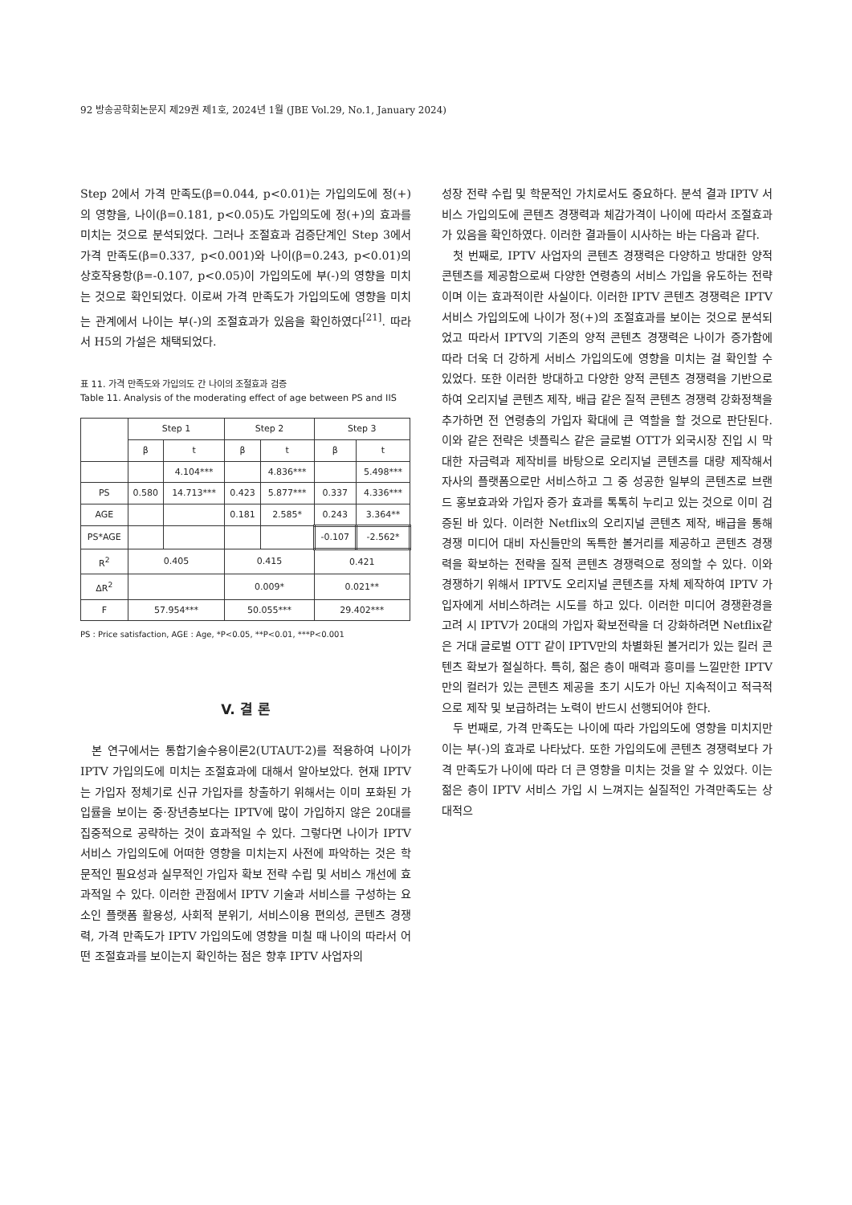92 방송공학회논문지 제29권 제1호, 2024년 1월 (JBE Vol.29, No.1, January 2024)
Step 2에서 가격 만족도(β=0.044, p<0.01)는 가입의도에 정(+)의 영향을, 나이(β=0.181, p<0.05)도 가입의도에 정(+)의 효과를 미치는 것으로 분석되었다. 그러나 조절효과 검증단계인 Step 3에서 가격 만족도(β=0.337, p<0.001)와 나이(β=0.243, p<0.01)의 상호작용항(β=-0.107, p<0.05)이 가입의도에 부(-)의 영향을 미치는 것으로 확인되었다. 이로써 가격 만족도가 가입의도에 영향을 미치는 관계에서 나이는 부(-)의 조절효과가 있음을 확인하였다<sup>[21]</sup>. 따라서 H5의 가설은 채택되었다.
표 11. 가격 만족도와 가입의도 간 나이의 조절효과 검증
Table 11. Analysis of the moderating effect of age between PS and IIS
| | Step 1 | | Step 2 | | Step 3 | |
| --- | --- | --- | --- | --- | --- | --- |
| | β | t | β | t | β | t |
| | | 4.104*** | | 4.836*** | | 5.498*** |
| PS | 0.580 | 14.713*** | 0.423 | 5.877*** | 0.337 | 4.336*** |
| AGE | | | 0.181 | 2.585* | 0.243 | 3.364** |
| PS*AGE | | | | | -0.107 | -2.562* |
| R<sup>2</sup> | 0.405 | | 0.415 | | 0.421 | |
| ΔR<sup>2</sup> | | | 0.009* | | 0.021** | |
| F | 57.954*** | | 50.055*** | | 29.402*** | |
PS : Price satisfaction, AGE : Age, *P<0.05, **P<0.01, ***P<0.001
V. 결 론
본 연구에서는 통합기술수용이론2(UTAUT-2)를 적용하여 나이가 IPTV 가입의도에 미치는 조절효과에 대해서 알아보았다. 현재 IPTV는 가입자 정체기로 신규 가입자를 창출하기 위해서는 이미 포화된 가입률을 보이는 중·장년층보다는 IPTV에 많이 가입하지 않은 20대를 집중적으로 공략하는 것이 효과적일 수 있다. 그렇다면 나이가 IPTV 서비스 가입의도에 어떠한 영향을 미치는지 사전에 파악하는 것은 학문적인 필요성과 실무적인 가입자 확보 전략 수립 및 서비스 개선에 효과적일 수 있다. 이러한 관점에서 IPTV 기술과 서비스를 구성하는 요소인 플랫폼 활용성, 사회적 분위기, 서비스이용 편의성, 콘텐츠 경쟁력, 가격 만족도가 IPTV 가입의도에 영향을 미칠 때 나이의 따라서 어떤 조절효과를 보이는지 확인하는 점은 향후 IPTV 사업자의
성장 전략 수립 및 학문적인 가치로서도 중요하다. 분석 결과 IPTV 서비스 가입의도에 콘텐츠 경쟁력과 체감가격이 나이에 따라서 조절효과가 있음을 확인하였다. 이러한 결과들이 시사하는 바는 다음과 같다.
첫 번째로, IPTV 사업자의 콘텐츠 경쟁력은 다양하고 방대한 양적 콘텐츠를 제공함으로써 다양한 연령층의 서비스 가입을 유도하는 전략이며 이는 효과적이란 사실이다. 이러한 IPTV 콘텐츠 경쟁력은 IPTV 서비스 가입의도에 나이가 정(+)의 조절효과를 보이는 것으로 분석되었고 따라서 IPTV의 기존의 양적 콘텐츠 경쟁력은 나이가 증가함에 따라 더욱 더 강하게 서비스 가입의도에 영향을 미치는 걸 확인할 수 있었다. 또한 이러한 방대하고 다양한 양적 콘텐츠 경쟁력을 기반으로 하여 오리지널 콘텐츠 제작, 배급 같은 질적 콘텐츠 경쟁력 강화정책을 추가하면 전 연령층의 가입자 확대에 큰 역할을 할 것으로 판단된다. 이와 같은 전략은 넷플릭스 같은 글로벌 OTT가 외국시장 진입 시 막대한 자금력과 제작비를 바탕으로 오리지널 콘텐츠를 대량 제작해서 자사의 플랫폼으로만 서비스하고 그 중 성공한 일부의 콘텐츠로 브랜드 홍보효과와 가입자 증가 효과를 톡톡히 누리고 있는 것으로 이미 검증된 바 있다. 이러한 Netflix의 오리지널 콘텐츠 제작, 배급을 통해 경쟁 미디어 대비 자신들만의 독특한 볼거리를 제공하고 콘텐츠 경쟁력을 확보하는 전략을 질적 콘텐츠 경쟁력으로 정의할 수 있다. 이와 경쟁하기 위해서 IPTV도 오리지널 콘텐츠를 자체 제작하여 IPTV 가입자에게 서비스하려는 시도를 하고 있다. 이러한 미디어 경쟁환경을 고려 시 IPTV가 20대의 가입자 확보전략을 더 강화하려면 Netflix같은 거대 글로벌 OTT 같이 IPTV만의 차별화된 볼거리가 있는 킬러 콘텐츠 확보가 절실하다. 특히, 젊은 층이 매력과 흥미를 느낄만한 IPTV만의 컬러가 있는 콘텐츠 제공을 초기 시도가 아닌 지속적이고 적극적으로 제작 및 보급하려는 노력이 반드시 선행되어야 한다.
두 번째로, 가격 만족도는 나이에 따라 가입의도에 영향을 미치지만 이는 부(-)의 효과로 나타났다. 또한 가입의도에 콘텐츠 경쟁력보다 가격 만족도가 나이에 따라 더 큰 영향을 미치는 것을 알 수 있었다. 이는 젊은 층이 IPTV 서비스 가입 시 느껴지는 실질적인 가격만족도는 상대적으